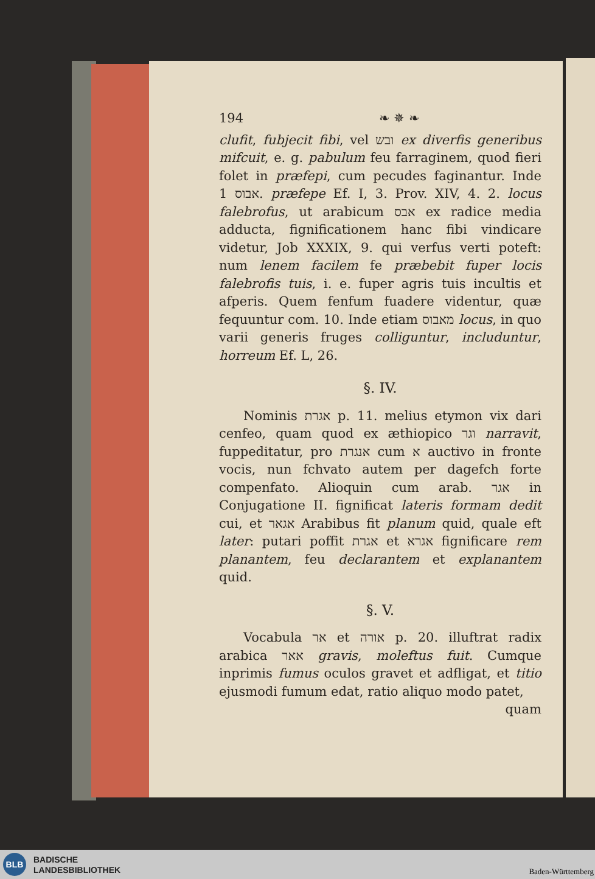194 ❧ ✵ ❧
clufit, fubjecit fibi, vel ובש ex diverfis generibus mifcuit, e. g. pabulum feu farraginem, quod fieri folet in præfepi, cum pecudes faginantur. Inde אבוס 1. præfepe Ef. I, 3. Prov. XIV, 4. 2. locus falebrofus, ut arabicum אבס ex radice media adducta, fignificationem hanc fibi vindicare videtur, Job XXXIX, 9. qui verfus verti poteft: num lenem facilem fe præbebit fuper locis falebrofis tuis, i. e. fuper agris tuis incultis et afperis. Quem fenfum fuadere videntur, quæ fequuntur com. 10. Inde etiam מאבוס locus, in quo varii generis fruges colliguntur, includuntur, horreum Ef. L, 26.
§. IV.
Nominis אגרת p. 11. melius etymon vix dari cenfeo, quam quod ex æthiopico וגר narravit, fuppeditatur, pro אנגרת cum א auctivo in fronte vocis, nun fchvato autem per dagefch forte compenfato. Alioquin cum arab. אגר in Conjugatione II. fignificat lateris formam dedit cui, et אגאר Arabibus fit planum quid, quale eft later: putari poffit אגרת et אגרא fignificare rem planantem, feu declarantem et explanantem quid.
§. V.
Vocabula אר et אורה p. 20. illuftrat radix arabica אאר gravis, moleftus fuit. Cumque inprimis fumus oculos gravet et adfligat, et titio ejusmodi fumum edat, ratio aliquo modo patet,
quam
BLB
BADISCHE
LANDESBIBLIOTHEK
Baden-Württemberg